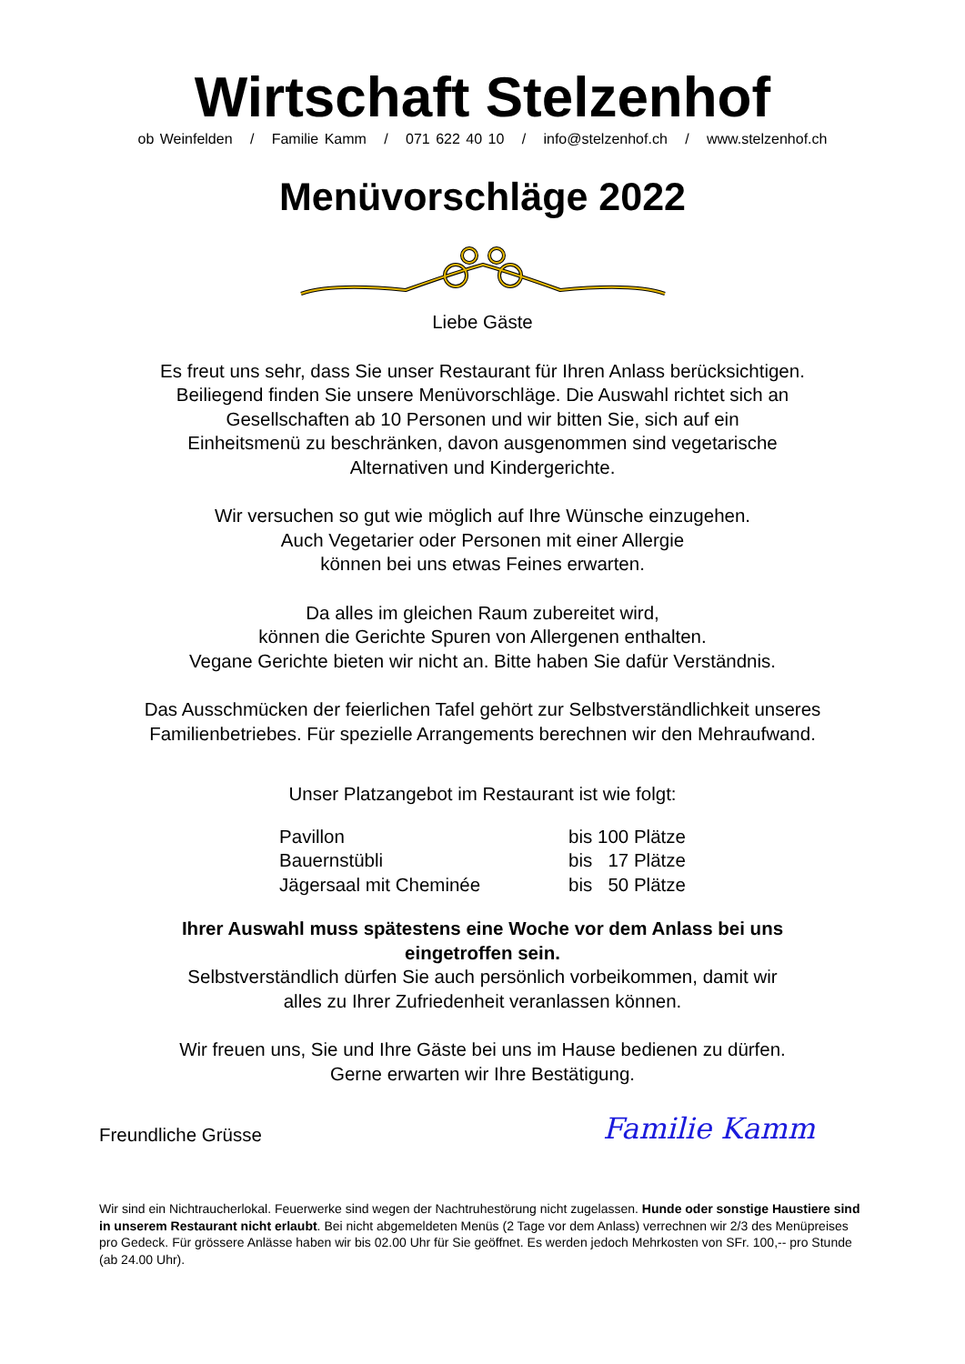Wirtschaft Stelzenhof
ob Weinfelden / Familie Kamm / 071 622 40 10 / info@stelzenhof.ch / www.stelzenhof.ch
Menüvorschläge 2022
Liebe Gäste
Es freut uns sehr, dass Sie unser Restaurant für Ihren Anlass berücksichtigen.
Beiliegend finden Sie unsere Menüvorschläge. Die Auswahl richtet sich an
Gesellschaften ab 10 Personen und wir bitten Sie, sich auf ein
Einheitsmenü zu beschränken, davon ausgenommen sind vegetarische
Alternativen und Kindergerichte.
Wir versuchen so gut wie möglich auf Ihre Wünsche einzugehen.
Auch Vegetarier oder Personen mit einer Allergie
können bei uns etwas Feines erwarten.
Da alles im gleichen Raum zubereitet wird,
können die Gerichte Spuren von Allergenen enthalten.
Vegane Gerichte bieten wir nicht an. Bitte haben Sie dafür Verständnis.
Das Ausschmücken der feierlichen Tafel gehört zur Selbstverständlichkeit unseres
Familienbetriebes. Für spezielle Arrangements berechnen wir den Mehraufwand.
Unser Platzangebot im Restaurant ist wie folgt:
| Pavillon | bis 100 Plätze |
| Bauernstübli | bis 17 Plätze |
| Jägersaal mit Cheminée | bis 50 Plätze |
Ihrer Auswahl muss spätestens eine Woche vor dem Anlass bei uns
eingetroffen sein.
Selbstverständlich dürfen Sie auch persönlich vorbeikommen, damit wir
alles zu Ihrer Zufriedenheit veranlassen können.
Wir freuen uns, Sie und Ihre Gäste bei uns im Hause bedienen zu dürfen.
Gerne erwarten wir Ihre Bestätigung.
Freundliche Grüsse Familie Kamm
Wir sind ein Nichtraucherlokal. Feuerwerke sind wegen der Nachtruhestörung nicht zugelassen. Hunde oder sonstige Haustiere sind in unserem Restaurant nicht erlaubt. Bei nicht abgemeldeten Menüs (2 Tage vor dem Anlass) verrechnen wir 2/3 des Menüpreises pro Gedeck. Für grössere Anlässe haben wir bis 02.00 Uhr für Sie geöffnet. Es werden jedoch Mehrkosten von SFr. 100,-- pro Stunde (ab 24.00 Uhr).